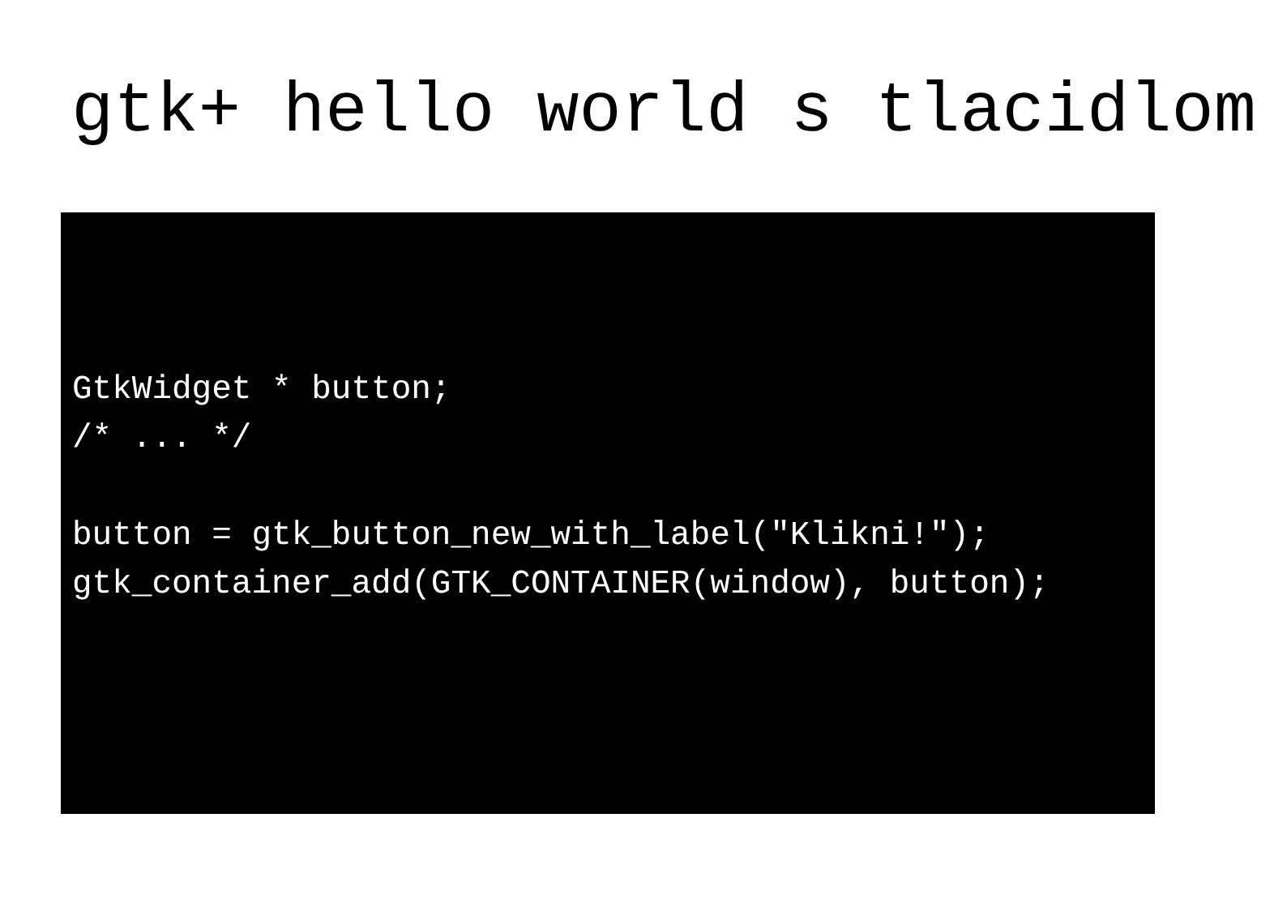gtk+ hello world s tlacidlom
GtkWidget * button;
/* ... */

button = gtk_button_new_with_label("Klikni!");
gtk_container_add(GTK_CONTAINER(window), button);